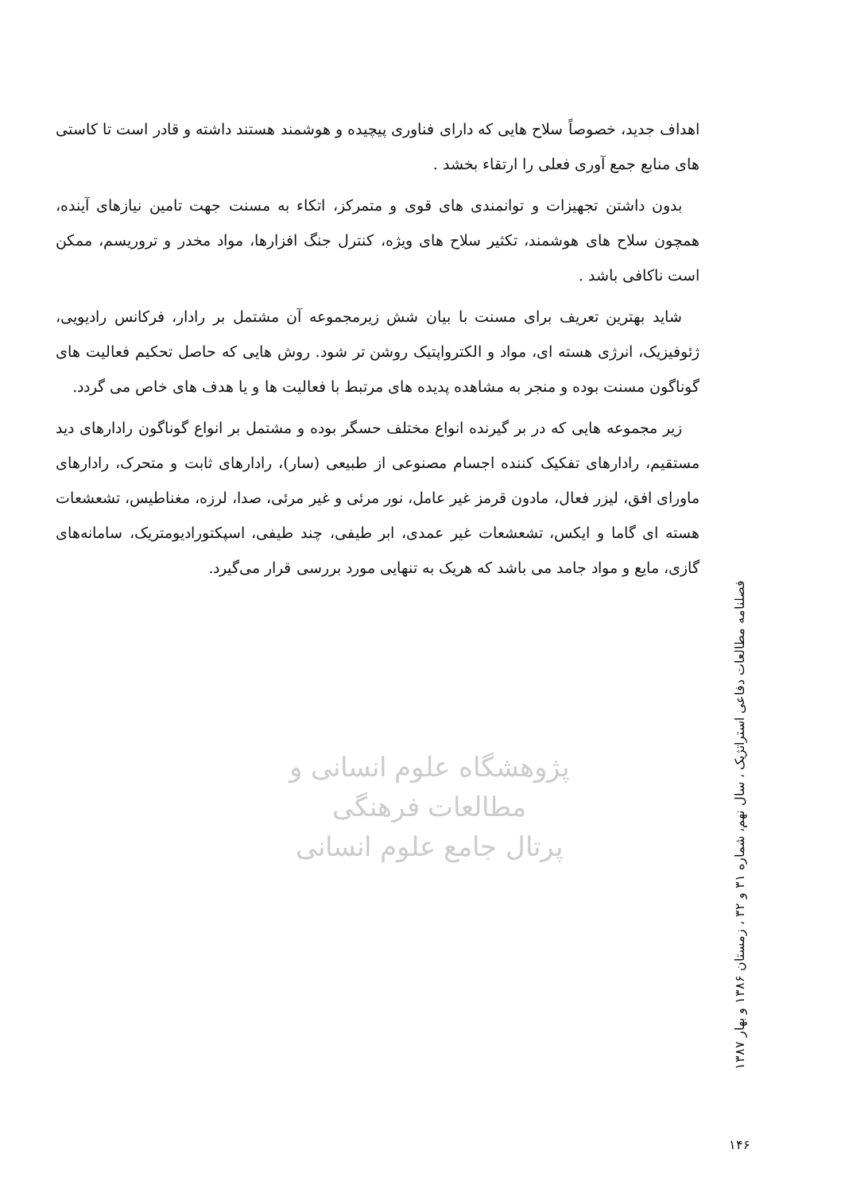اهداف جدید، خصوصاً سلاح هایی که دارای فناوری پیچیده و هوشمند هستند داشته و قادر است تا کاستی های منابع جمع آوری فعلی را ارتقاء بخشد .
بدون داشتن تجهیزات و توانمندی های قوی و متمرکز، اتکاء به مسنت جهت تامین نیازهای آینده، همچون سلاح های هوشمند، تکثیر سلاح های ویژه، کنترل جنگ افزارها، مواد مخدر و تروریسم، ممکن است ناکافی باشد .
شاید بهترین تعریف برای مسنت با بیان شش زیرمجموعه آن مشتمل بر رادار، فرکانس رادیویی، ژئوفیزیک، انرژی هسته ای، مواد و الکترواپتیک روشن تر شود. روش هایی که حاصل تحکیم فعالیت های گوناگون مسنت بوده و منجر به مشاهده پدیده های مرتبط با فعالیت ها و یا هدف های خاص می گردد.
زیر مجموعه هایی که در بر گیرنده انواع مختلف حسگر بوده و مشتمل بر انواع گوناگون رادارهای دید مستقیم، رادارهای تفکیک کننده اجسام مصنوعی از طبیعی (سار)، رادارهای ثابت و متحرک، رادارهای ماورای افق، لیزر فعال، مادون قرمز غیر عامل، نور مرئی و غیر مرئی، صدا، لرزه، مغناطیس، تشعشعات هسته ای گاما و ایکس، تشعشعات غیر عمدی، ابر طیفی، چند طیفی، اسپکتورادیومتریک، سامانه‌های گازی، مایع و مواد جامد می باشد که هریک به تنهایی مورد بررسی قرار می‌گیرد.
پژوهشگاه علوم انسانی و مطالعات فرهنگی
پرتال جامع علوم انسانی
فصلنامه مطالعات دفاعی استراتژیک ، سال نهم، شماره ۳۱ و ۳۲ ، زمستان ۱۳۸۶ و بهار ۱۳۸۷
۱۴۶